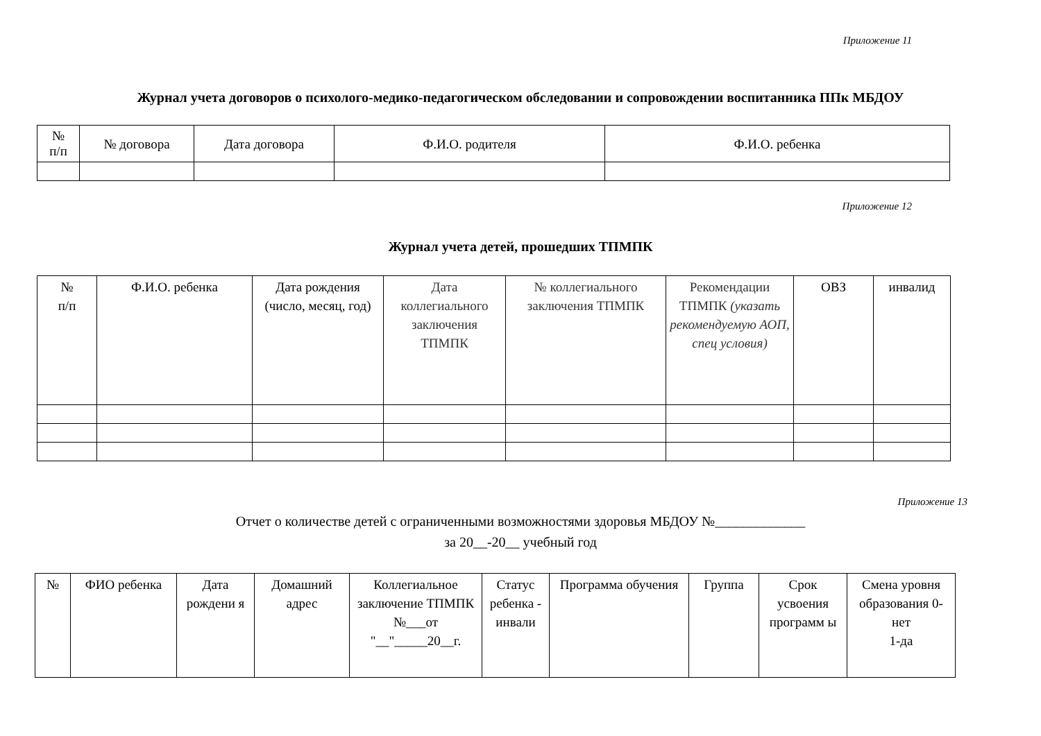Приложение 11
Журнал учета договоров о психолого-медико-педагогическом обследовании и сопровождении воспитанника ППк МБДОУ
| № п/п | № договора | Дата договора | Ф.И.О. родителя | Ф.И.О. ребенка |
| --- | --- | --- | --- | --- |
Приложение 12
Журнал учета детей, прошедших ТПМПК
| № п/п | Ф.И.О. ребенка | Дата рождения (число, месяц, год) | Дата коллегиального заключения ТПМПК | № коллегиального заключения ТПМПК | Рекомендации ТПМПК (указать рекомендуемую АОП, спец условия) | ОВЗ | инвалид |
| --- | --- | --- | --- | --- | --- | --- | --- |
Приложение 13
Отчет о количестве детей с ограниченными возможностями здоровья МБДОУ №_____________
за 20__-20__ учебный год
| № | ФИО ребенка | Дата рождени я | Домашний адрес | Коллегиальное заключение ТПМПК №___от "__"_____20__г. | Статус ребенка - инвали | Программа обучения | Группа | Срок усвоения программ ы | Смена уровня образования 0-нет 1-да |
| --- | --- | --- | --- | --- | --- | --- | --- | --- | --- |